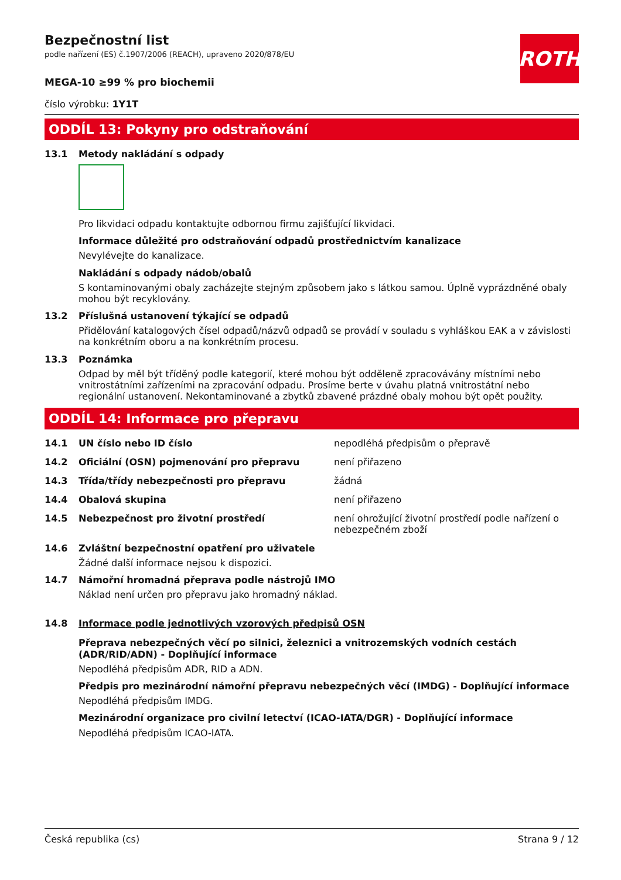ROTH
Bezpečnostní list
podle nařízení (ES) č.1907/2006 (REACH), upraveno 2020/878/EU
MEGA-10 ≥99 % pro biochemii
číslo výrobku: 1Y1T
ODDÍL 13: Pokyny pro odstraňování
13.1 Metody nakládání s odpady
Pro likvidaci odpadu kontaktujte odbornou firmu zajišťující likvidaci.
Informace důležité pro odstraňování odpadů prostřednictvím kanalizace
Nevylévejte do kanalizace.
Nakládání s odpady nádob/obalů
S kontaminovanými obaly zacházejte stejným způsobem jako s látkou samou. Úplně vyprázdněné obaly mohou být recyklovány.
13.2 Příslušná ustanovení týkající se odpadů
Přidělování katalogových čísel odpadů/názvů odpadů se provádí v souladu s vyhláškou EAK a v závislosti na konkrétním oboru a na konkrétním procesu.
13.3 Poznámka
Odpad by měl být tříděný podle kategorií, které mohou být odděleně zpracovávány místními nebo vnitrostátními zařízeními na zpracování odpadu. Prosíme berte v úvahu platná vnitrostátní nebo regionální ustanovení. Nekontaminované a zbytků zbavené prázdné obaly mohou být opět použity.
ODDÍL 14: Informace pro přepravu
14.1 UN číslo nebo ID číslo nepodléhá předpisům o přepravě
14.2 Oficiální (OSN) pojmenování pro přepravu není přiřazeno
14.3 Třída/třídy nebezpečnosti pro přepravu žádná
14.4 Obalová skupina není přiřazeno
14.5 Nebezpečnost pro životní prostředí není ohrožující životní prostředí podle nařízení o nebezpečném zboží
14.6 Zvláštní bezpečnostní opatření pro uživatele
Žádné další informace nejsou k dispozici.
14.7 Námořní hromadná přeprava podle nástrojů IMO
Náklad není určen pro přepravu jako hromadný náklad.
14.8 Informace podle jednotlivých vzorových předpisů OSN
Přeprava nebezpečných věcí po silnici, železnici a vnitrozemských vodních cestách (ADR/RID/ADN) - Doplňující informace
Nepodléhá předpisům ADR, RID a ADN.
Předpis pro mezinárodní námořní přepravu nebezpečných věcí (IMDG) - Doplňující informace
Nepodléhá předpisům IMDG.
Mezinárodní organizace pro civilní letectví (ICAO-IATA/DGR) - Doplňující informace
Nepodléhá předpisům ICAO-IATA.
Česká republika (cs) Strana 9 / 12